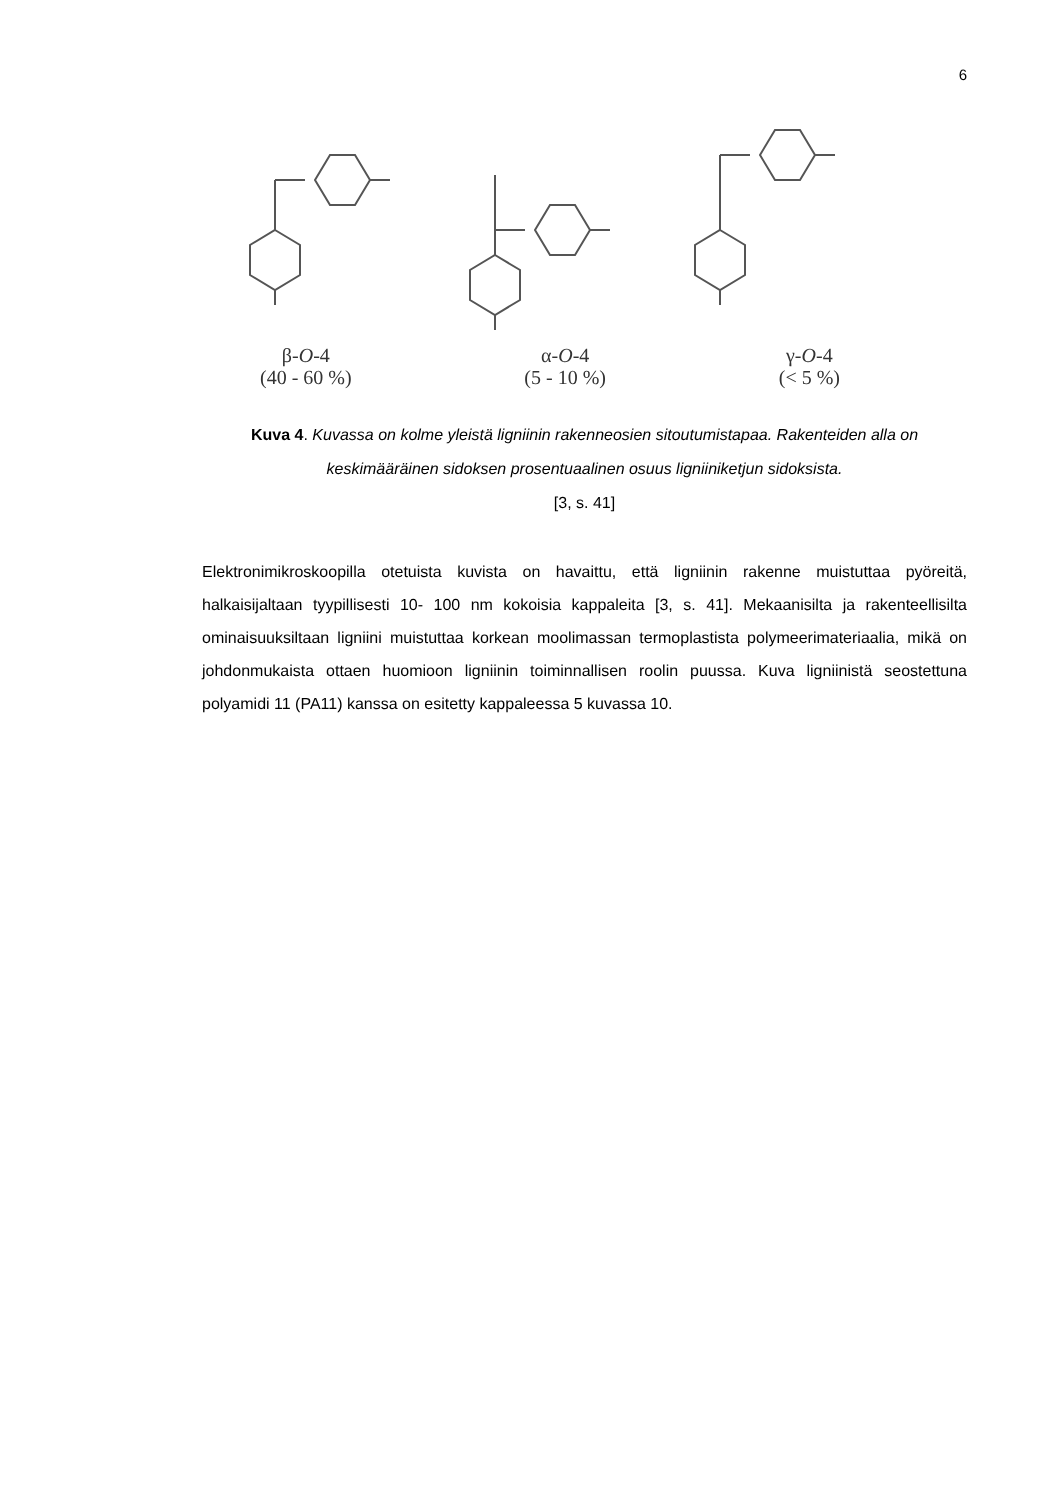6
β-O-4
(40 - 60 %)
α-O-4
(5 - 10 %)
γ-O-4
(< 5 %)
Kuva 4. Kuvassa on kolme yleistä ligniinin rakenneosien sitoutumistapaa. Rakenteiden alla on keskimääräinen sidoksen prosentuaalinen osuus ligniiniketjun sidoksista.
[3, s. 41]
Elektronimikroskoopilla otetuista kuvista on havaittu, että ligniinin rakenne muistuttaa pyöreitä, halkaisijaltaan tyypillisesti 10- 100 nm kokoisia kappaleita [3, s. 41]. Mekaanisilta ja rakenteellisilta ominaisuuksiltaan ligniini muistuttaa korkean moolimassan termoplastista polymeerimateriaalia, mikä on johdonmukaista ottaen huomioon ligniinin toiminnallisen roolin puussa. Kuva ligniinistä seostettuna polyamidi 11 (PA11) kanssa on esitetty kappaleessa 5 kuvassa 10.